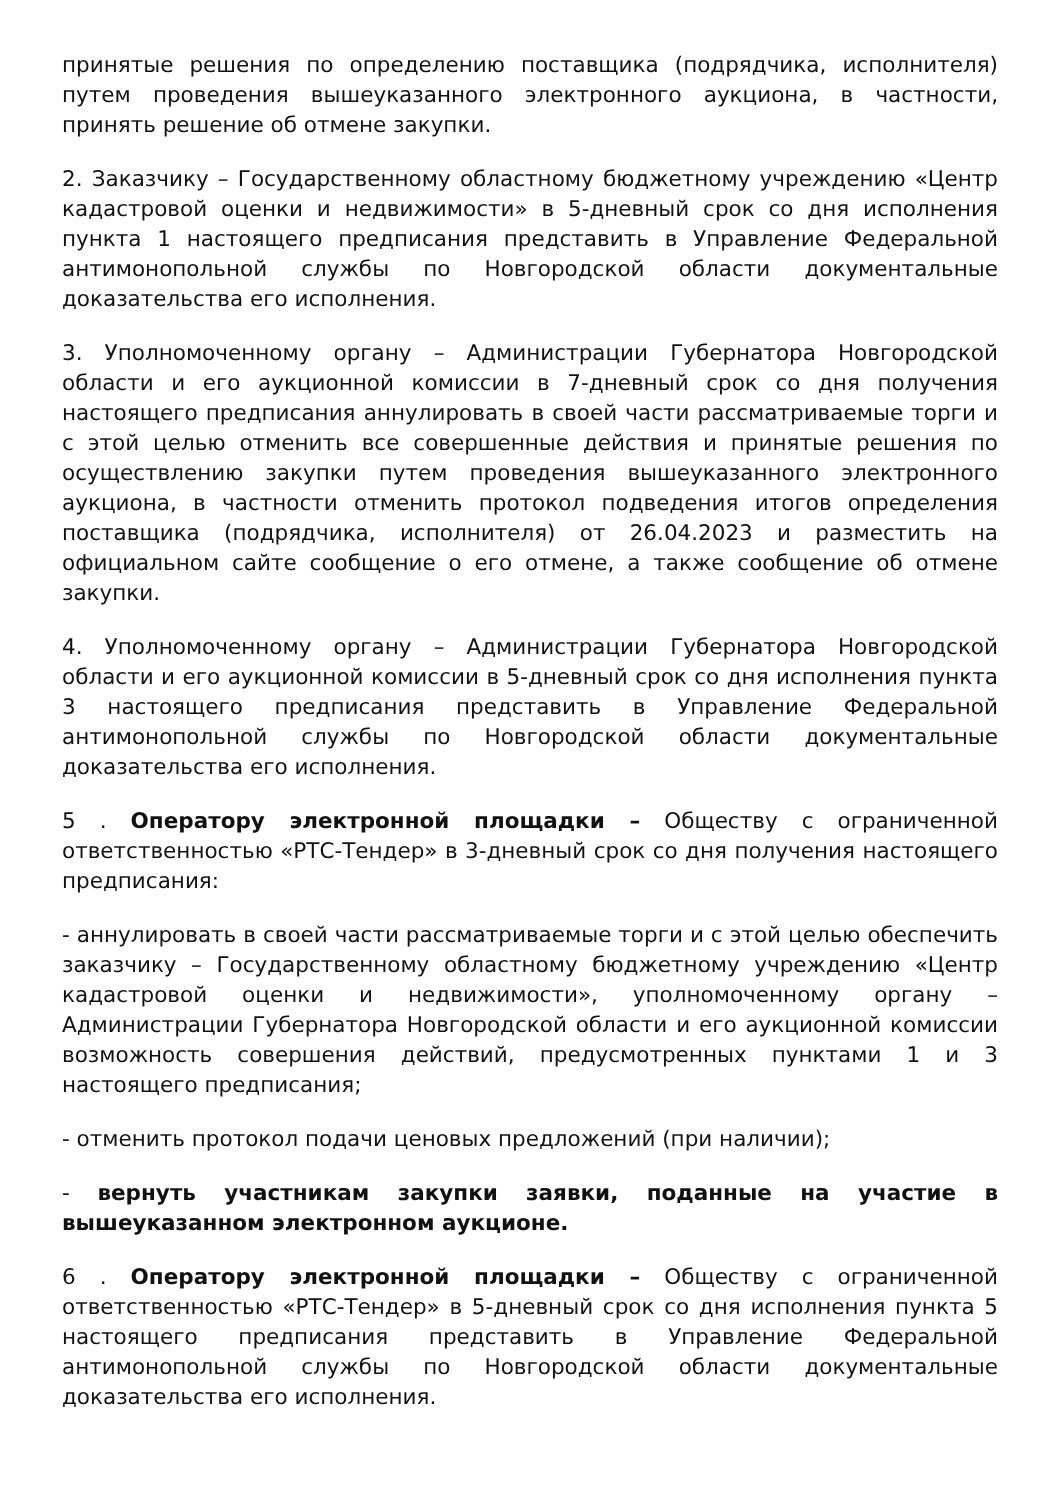принятые решения по определению поставщика (подрядчика, исполнителя) путем проведения вышеуказанного электронного аукциона, в частности, принять решение об отмене закупки.
2. Заказчику – Государственному областному бюджетному учреждению «Центр кадастровой оценки и недвижимости» в 5-дневный срок со дня исполнения пункта 1 настоящего предписания представить в Управление Федеральной антимонопольной службы по Новгородской области документальные доказательства его исполнения.
3. Уполномоченному органу – Администрации Губернатора Новгородской области и его аукционной комиссии в 7-дневный срок со дня получения настоящего предписания аннулировать в своей части рассматриваемые торги и с этой целью отменить все совершенные действия и принятые решения по осуществлению закупки путем проведения вышеуказанного электронного аукциона, в частности отменить протокол подведения итогов определения поставщика (подрядчика, исполнителя) от 26.04.2023 и разместить на официальном сайте сообщение о его отмене, а также сообщение об отмене закупки.
4. Уполномоченному органу – Администрации Губернатора Новгородской области и его аукционной комиссии в 5-дневный срок со дня исполнения пункта 3 настоящего предписания представить в Управление Федеральной антимонопольной службы по Новгородской области документальные доказательства его исполнения.
5 . Оператору электронной площадки – Обществу с ограниченной ответственностью «РТС-Тендер» в 3-дневный срок со дня получения настоящего предписания:
- аннулировать в своей части рассматриваемые торги и с этой целью обеспечить заказчику – Государственному областному бюджетному учреждению «Центр кадастровой оценки и недвижимости», уполномоченному органу – Администрации Губернатора Новгородской области и его аукционной комиссии возможность совершения действий, предусмотренных пунктами 1 и 3 настоящего предписания;
- отменить протокол подачи ценовых предложений (при наличии);
- вернуть участникам закупки заявки, поданные на участие в вышеуказанном электронном аукционе.
6 . Оператору электронной площадки – Обществу с ограниченной ответственностью «РТС-Тендер» в 5-дневный срок со дня исполнения пункта 5 настоящего предписания представить в Управление Федеральной антимонопольной службы по Новгородской области документальные доказательства его исполнения.